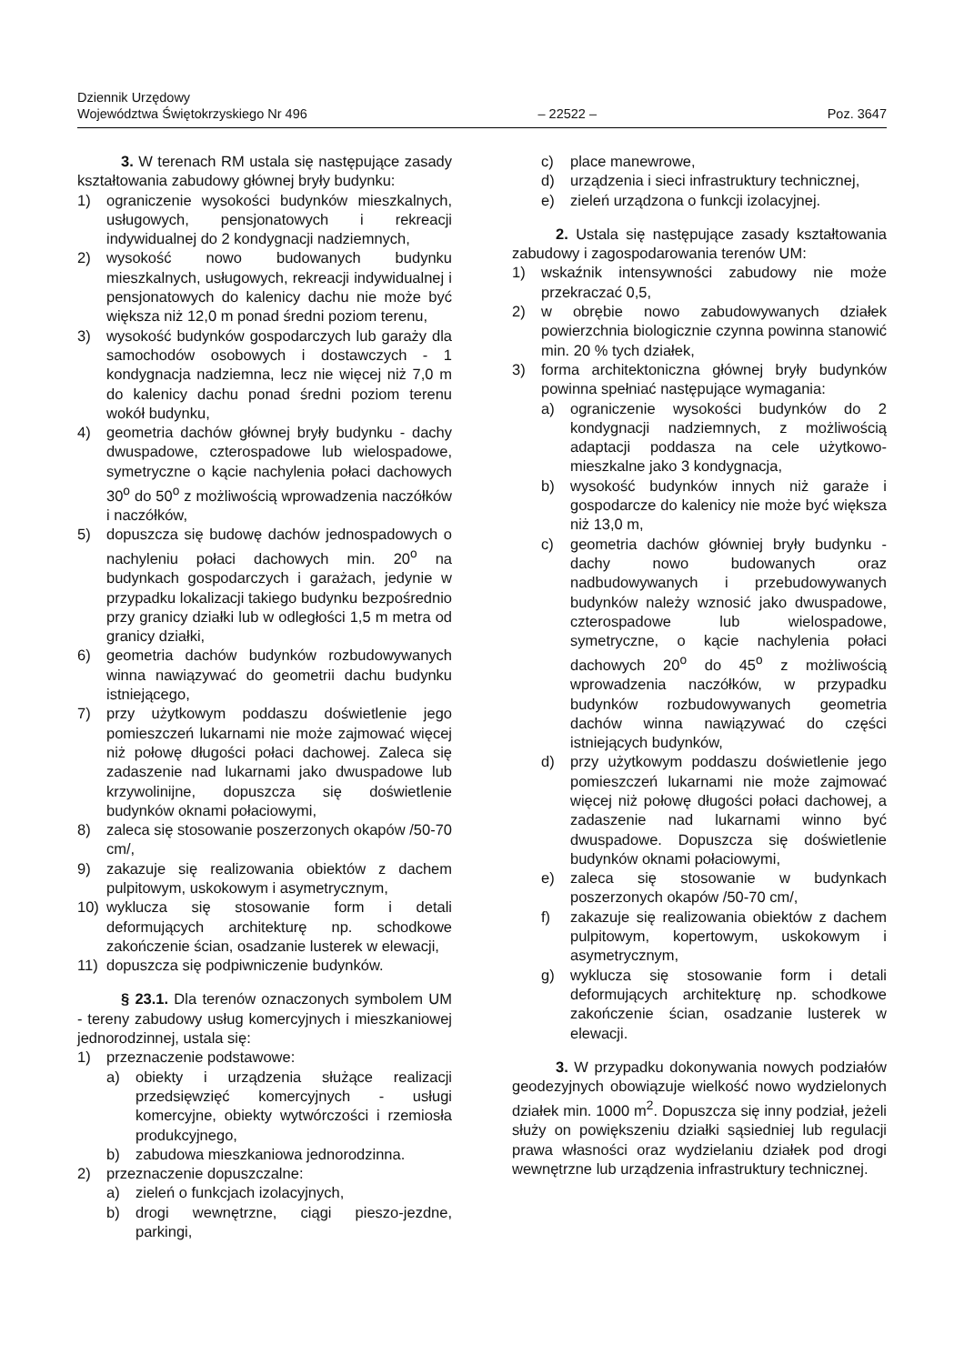Dziennik Urzędowy
Województwa Świętokrzyskiego Nr 496
– 22522 –
Poz. 3647
3. W terenach RM ustala się następujące zasady kształtowania zabudowy głównej bryły budynku:
1) ograniczenie wysokości budynków mieszkalnych, usługowych, pensjonatowych i rekreacji indywidualnej do 2 kondygnacji nadziemnych,
2) wysokość nowo budowanych budynku mieszkalnych, usługowych, rekreacji indywidualnej i pensjonatowych do kalenicy dachu nie może być większa niż 12,0 m ponad średni poziom terenu,
3) wysokość budynków gospodarczych lub garaży dla samochodów osobowych i dostawczych - 1 kondygnacja nadziemna, lecz nie więcej niż 7,0 m do kalenicy dachu ponad średni poziom terenu wokół budynku,
4) geometria dachów głównej bryły budynku - dachy dwuspadowe, czterospadowe lub wielospadowe, symetryczne o kącie nachylenia połaci dachowych 30<sup>o</sup> do 50<sup>o</sup> z możliwością wprowadzenia naczółków i naczółków,
5) dopuszcza się budowę dachów jednospadowych o nachyleniu połaci dachowych min. 20<sup>o</sup> na budynkach gospodarczych i garażach, jedynie w przypadku lokalizacji takiego budynku bezpośrednio przy granicy działki lub w odległości 1,5 m metra od granicy działki,
6) geometria dachów budynków rozbudowywanych winna nawiązywać do geometrii dachu budynku istniejącego,
7) przy użytkowym poddaszu doświetlenie jego pomieszczeń lukarnami nie może zajmować więcej niż połowę długości połaci dachowej. Zaleca się zadaszenie nad lukarnami jako dwuspadowe lub krzywolinijne, dopuszcza się doświetlenie budynków oknami połaciowymi,
8) zaleca się stosowanie poszerzonych okapów /50-70 cm/,
9) zakazuje się realizowania obiektów z dachem pulpitowym, uskokowym i asymetrycznym,
10) wyklucza się stosowanie form i detali deformujących architekturę np. schodkowe zakończenie ścian, osadzanie lusterek w elewacji,
11) dopuszcza się podpiwniczenie budynków.
§ 23.1. Dla terenów oznaczonych symbolem UM - tereny zabudowy usług komercyjnych i mieszkaniowej jednorodzinnej, ustala się:
1) przeznaczenie podstawowe:
a) obiekty i urządzenia służące realizacji przedsięwzięć komercyjnych - usługi komercyjne, obiekty wytwórczości i rzemiosła produkcyjnego,
b) zabudowa mieszkaniowa jednorodzinna.
2) przeznaczenie dopuszczalne:
a) zieleń o funkcjach izolacyjnych,
b) drogi wewnętrzne, ciągi pieszo-jezdne, parkingi,
c) place manewrowe,
d) urządzenia i sieci infrastruktury technicznej,
e) zieleń urządzona o funkcji izolacyjnej.
2. Ustala się następujące zasady kształtowania zabudowy i zagospodarowania terenów UM:
1) wskaźnik intensywności zabudowy nie może przekraczać 0,5,
2) w obrębie nowo zabudowywanych działek powierzchnia biologicznie czynna powinna stanowić min. 20 % tych działek,
3) forma architektoniczna głównej bryły budynków powinna spełniać następujące wymagania:
a) ograniczenie wysokości budynków do 2 kondygnacji nadziemnych, z możliwością adaptacji poddasza na cele użytkowo-mieszkalne jako 3 kondygnacja,
b) wysokość budynków innych niż garaże i gospodarcze do kalenicy nie może być większa niż 13,0 m,
c) geometria dachów główniej bryły budynku - dachy nowo budowanych oraz nadbudowywanych i przebudowywanych budynków należy wznosić jako dwuspadowe, czterospadowe lub wielospadowe, symetryczne, o kącie nachylenia połaci dachowych 20<sup>o</sup> do 45<sup>o</sup> z możliwością wprowadzenia naczółków, w przypadku budynków rozbudowywanych geometria dachów winna nawiązywać do części istniejących budynków,
d) przy użytkowym poddaszu doświetlenie jego pomieszczeń lukarnami nie może zajmować więcej niż połowę długości połaci dachowej, a zadaszenie nad lukarnami winno być dwuspadowe. Dopuszcza się doświetlenie budynków oknami połaciowymi,
e) zaleca się stosowanie w budynkach poszerzonych okapów /50-70 cm/,
f) zakazuje się realizowania obiektów z dachem pulpitowym, kopertowym, uskokowym i asymetrycznym,
g) wyklucza się stosowanie form i detali deformujących architekturę np. schodkowe zakończenie ścian, osadzanie lusterek w elewacji.
3. W przypadku dokonywania nowych podziałów geodezyjnych obowiązuje wielkość nowo wydzielonych działek min. 1000 m<sup>2</sup>. Dopuszcza się inny podział, jeżeli służy on powiększeniu działki sąsiedniej lub regulacji prawa własności oraz wydzielaniu działek pod drogi wewnętrzne lub urządzenia infrastruktury technicznej.